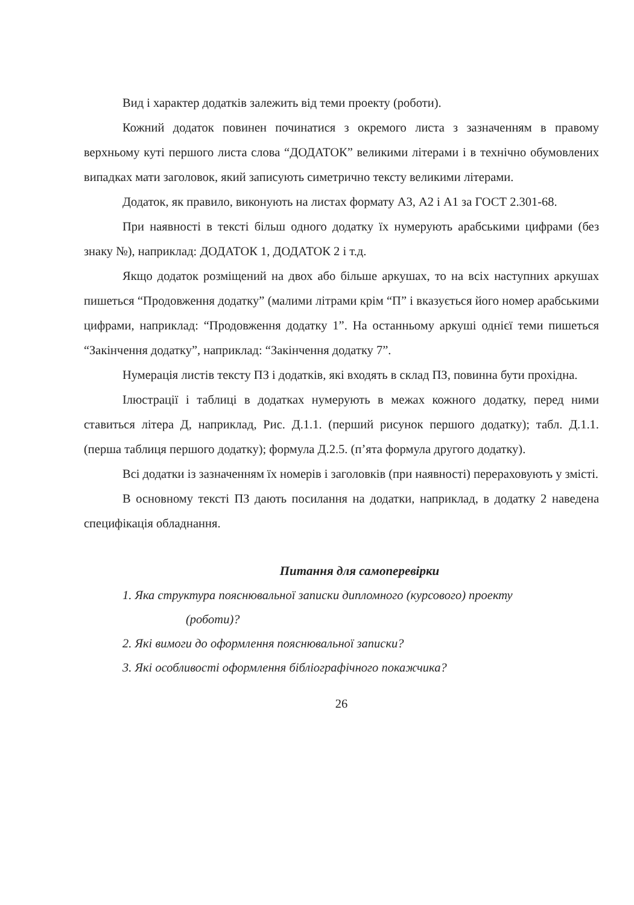Вид і характер додатків залежить від теми проекту (роботи).
Кожний додаток повинен починатися з окремого листа з зазначенням в правому верхньому куті першого листа слова “ДОДАТОК” великими літерами і в технічно обумовлених випадках мати заголовок, який записують симетрично тексту великими літерами.
Додаток, як правило, виконують на листах формату А3, А2 і А1 за ГОСТ 2.301-68.
При наявності в тексті більш одного додатку їх нумерують арабськими цифрами (без знаку №), наприклад: ДОДАТОК 1, ДОДАТОК 2 і т.д.
Якщо додаток розміщений на двох або більше аркушах, то на всіх наступних аркушах пишеться “Продовження додатку” (малими літрами крім “П” і вказується його номер арабськими цифрами, наприклад: “Продовження додатку 1”. На останньому аркуші однієї теми пишеться “Закінчення додатку”, наприклад: “Закінчення додатку 7”.
Нумерація листів тексту ПЗ і додатків, які входять в склад ПЗ, повинна бути прохідна.
Ілюстрації і таблиці в додатках нумерують в межах кожного додатку, перед ними ставиться літера Д, наприклад, Рис. Д.1.1. (перший рисунок першого додатку); табл. Д.1.1. (перша таблиця першого додатку); формула Д.2.5. (п’ята формула другого додатку).
Всі додатки із зазначенням їх номерів і заголовків (при наявності) перераховують у змісті.
В основному тексті ПЗ дають посилання на додатки, наприклад, в додатку 2 наведена специфікація обладнання.
Питання для самоперевірки
1. Яка структура пояснювальної записки дипломного (курсового) проекту
(роботи)?
2. Які вимоги до оформлення пояснювальної записки?
3. Які особливості оформлення бібліографічного покажчика?
26